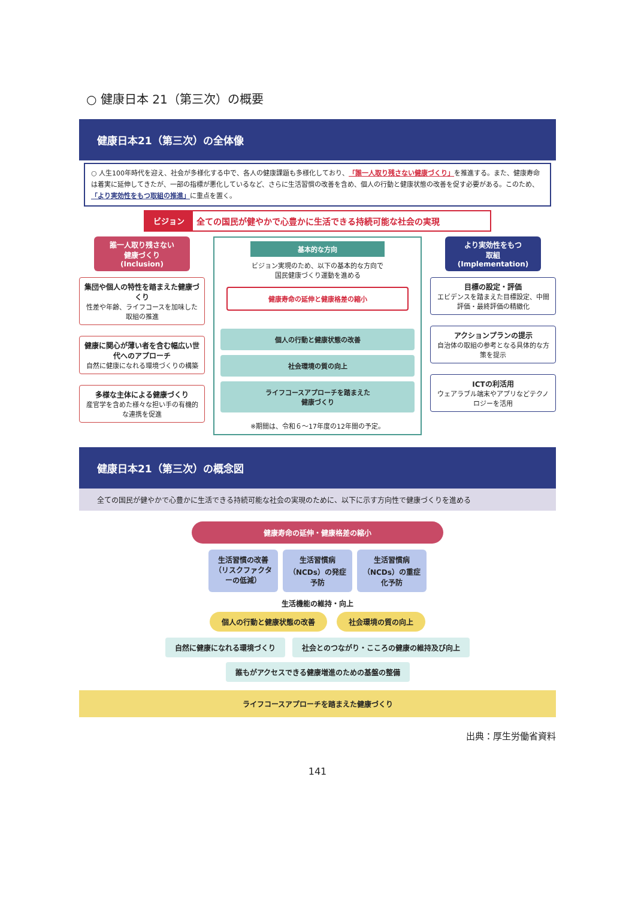○ 健康日本 21（第三次）の概要
健康日本21（第三次）の全体像
○ 人生100年時代を迎え、社会が多様化する中で、各人の健康課題も多様化しており、「誰一人取り残さない健康づくり」を推進する。また、健康寿命は着実に延伸してきたが、一部の指標が悪化しているなど、さらに生活習慣の改善を含め、個人の行動と健康状態の改善を促す必要がある。このため、「より実効性をもつ取組の推進」に重点を置く。
ビジョン 全ての国民が健やかで心豊かに生活できる持続可能な社会の実現
誰一人取り残さない
健康づくり
(Inclusion)
集団や個人の特性を踏まえた健康づくり
性差や年齢、ライフコースを加味した取組の推進
健康に関心が薄い者を含む幅広い世代へのアプローチ
自然に健康になれる環境づくりの構築
多様な主体による健康づくり
産官学を含めた様々な担い手の有機的な連携を促進
基本的な方向
ビジョン実現のため、以下の基本的な方向で
国民健康づくり運動を進める
健康寿命の延伸と健康格差の縮小
個人の行動と健康状態の改善
社会環境の質の向上
ライフコースアプローチを踏まえた
健康づくり
※期間は、令和６～17年度の12年間の予定。
より実効性をもつ
取組
(Implementation)
目標の設定・評価
エビデンスを踏まえた目標設定、中間評価・最終評価の精緻化
アクションプランの提示
自治体の取組の参考となる具体的な方策を提示
ICTの利活用
ウェアラブル端末やアプリなどテクノロジーを活用
健康日本21（第三次）の概念図
全ての国民が健やかで心豊かに生活できる持続可能な社会の実現のために、以下に示す方向性で健康づくりを進める
健康寿命の延伸・健康格差の縮小
生活習慣の改善（リスクファクターの低減）
生活習慣病（NCDs）の発症予防
生活習慣病（NCDs）の重症化予防
生活機能の維持・向上
個人の行動と健康状態の改善 社会環境の質の向上
自然に健康になれる環境づくり 社会とのつながり・こころの健康の維持及び向上 誰もがアクセスできる健康増進のための基盤の整備
ライフコースアプローチを踏まえた健康づくり
出典：厚生労働省資料
141